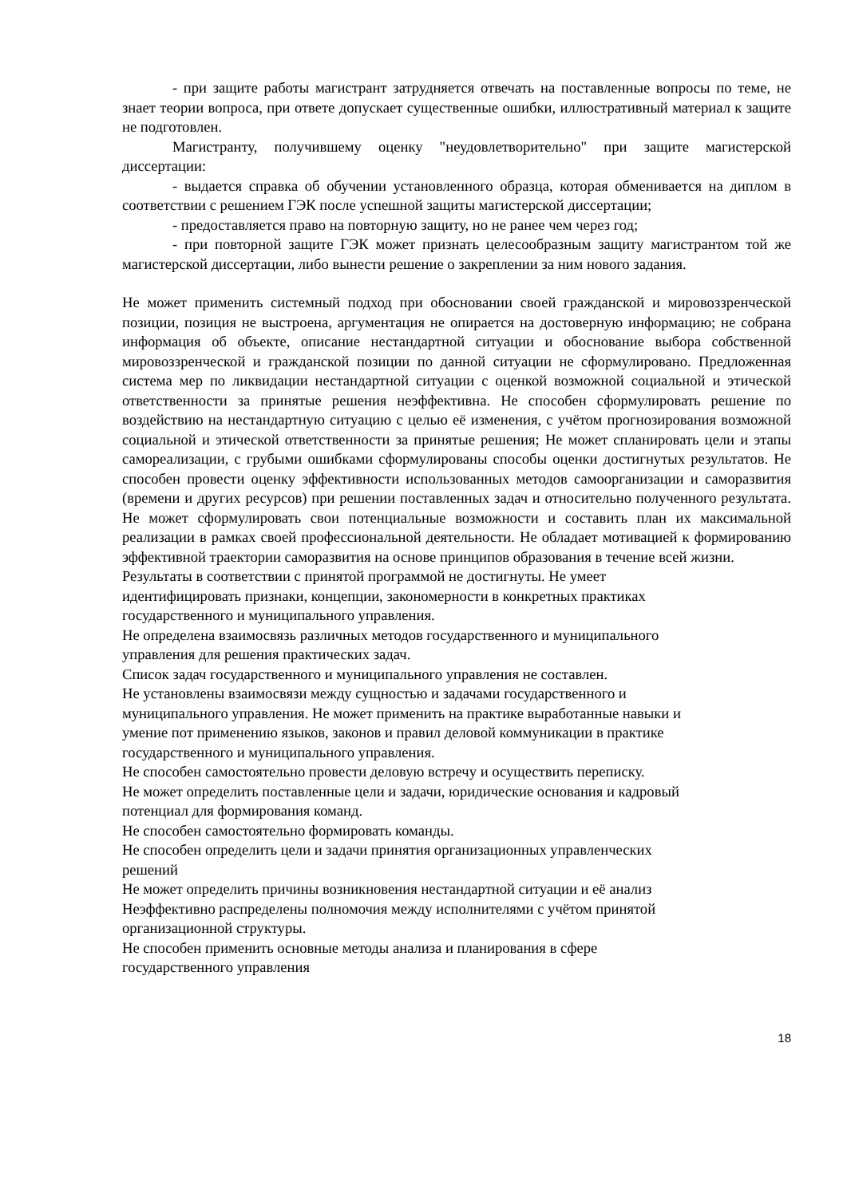- при защите работы магистрант затрудняется отвечать на поставленные вопросы по теме, не знает теории вопроса, при ответе допускает существенные ошибки, иллюстративный материал к защите не подготовлен.
Магистранту, получившему оценку "неудовлетворительно" при защите магистерской диссертации:
- выдается справка об обучении установленного образца, которая обменивается на диплом в соответствии с решением ГЭК после успешной защиты магистерской диссертации;
- предоставляется право на повторную защиту, но не ранее чем через год;
- при повторной защите ГЭК может признать целесообразным защиту магистрантом той же магистерской диссертации, либо вынести решение о закреплении за ним нового задания.
Не может применить системный подход при обосновании своей гражданской и мировоззренческой позиции, позиция не выстроена, аргументация не опирается на достоверную информацию; не собрана информация об объекте, описание нестандартной ситуации и обоснование выбора собственной мировоззренческой и гражданской позиции по данной ситуации не сформулировано. Предложенная система мер по ликвидации нестандартной ситуации с оценкой возможной социальной и этической ответственности за принятые решения неэффективна. Не способен сформулировать решение по воздействию на нестандартную ситуацию с целью её изменения, с учётом прогнозирования возможной социальной и этической ответственности за принятые решения; Не может спланировать цели и этапы самореализации, с грубыми ошибками сформулированы способы оценки достигнутых результатов. Не способен провести оценку эффективности использованных методов самоорганизации и саморазвития (времени и других ресурсов) при решении поставленных задач и относительно полученного результата. Не может сформулировать свои потенциальные возможности и составить план их максимальной реализации в рамках своей профессиональной деятельности. Не обладает мотивацией к формированию эффективной траектории саморазвития на основе принципов образования в течение всей жизни.
Результаты в соответствии с принятой программой не достигнуты. Не умеет
идентифицировать признаки, концепции, закономерности в конкретных практиках
государственного и муниципального управления.
Не определена взаимосвязь различных методов государственного и муниципального
управления для решения практических задач.
Список задач государственного и муниципального управления не составлен.
Не установлены взаимосвязи между сущностью и задачами государственного и
муниципального управления. Не может применить на практике выработанные навыки и
умение пот применению языков, законов и правил деловой коммуникации в практике
государственного и муниципального управления.
Не способен самостоятельно провести деловую встречу и осуществить переписку.
Не может определить поставленные цели и задачи, юридические основания и кадровый
потенциал для формирования команд.
Не способен самостоятельно формировать команды.
Не способен определить цели и задачи принятия организационных управленческих
решений
Не может определить причины возникновения нестандартной ситуации и её анализ
Неэффективно распределены полномочия между исполнителями с учётом принятой
организационной структуры.
Не способен применить основные методы анализа и планирования в сфере
государственного управления
18